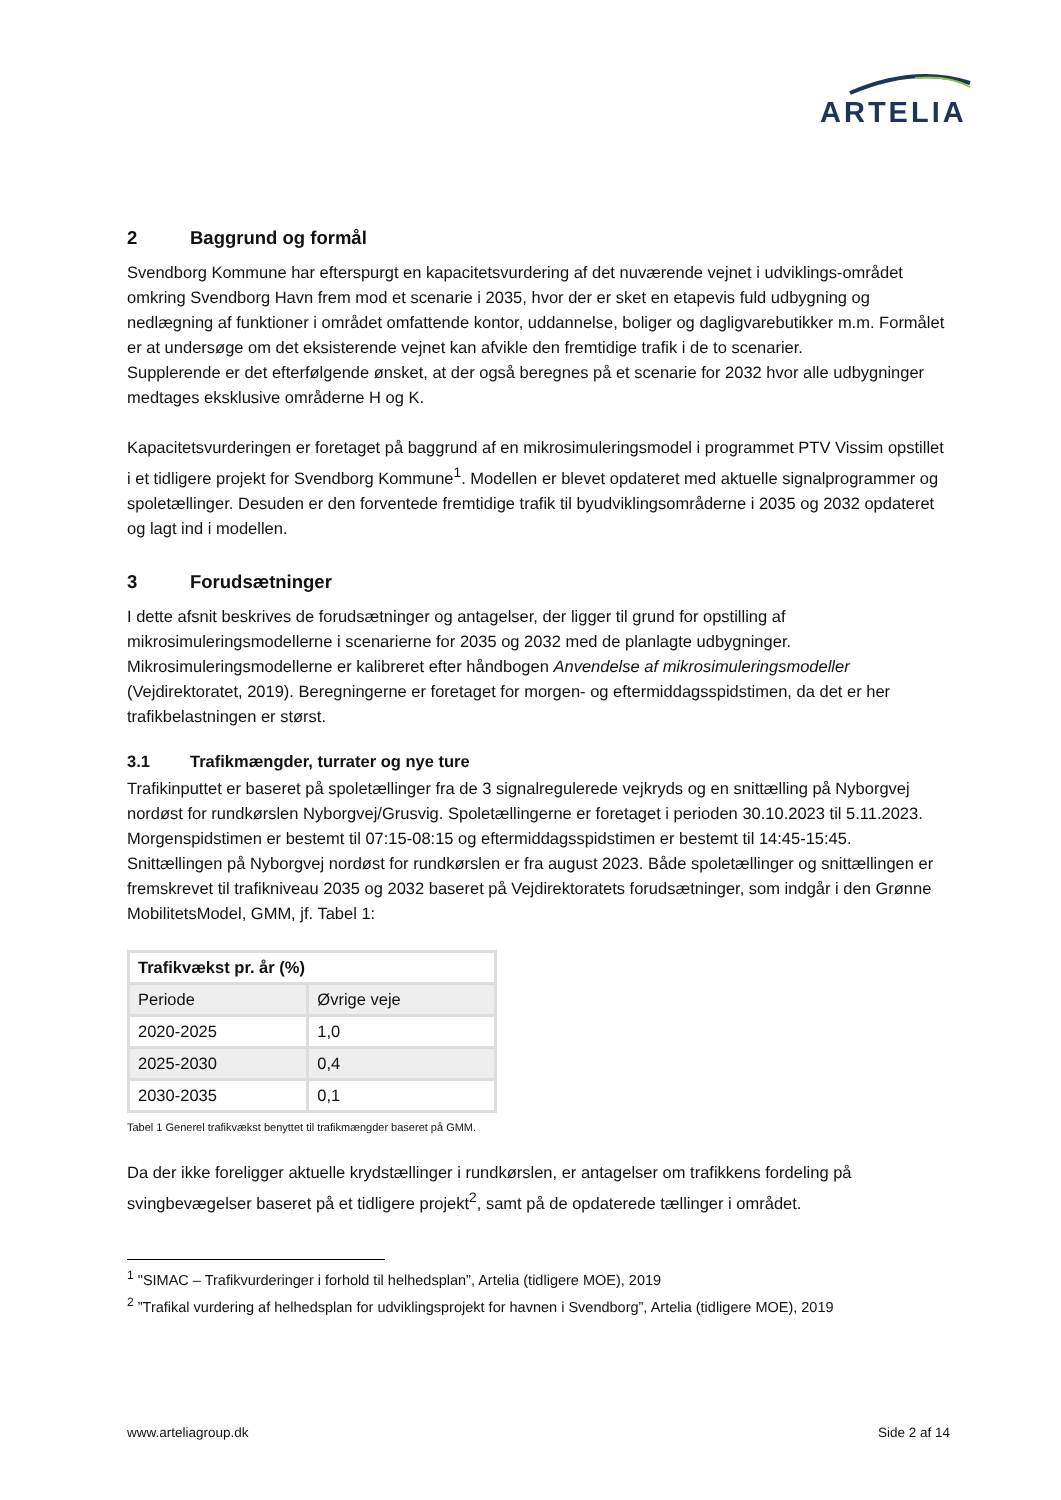ARTELIA
2 Baggrund og formål
Svendborg Kommune har efterspurgt en kapacitetsvurdering af det nuværende vejnet i udviklings-området omkring Svendborg Havn frem mod et scenarie i 2035, hvor der er sket en etapevis fuld udbygning og nedlægning af funktioner i området omfattende kontor, uddannelse, boliger og dagligvarebutikker m.m. Formålet er at undersøge om det eksisterende vejnet kan afvikle den fremtidige trafik i de to scenarier.
Supplerende er det efterfølgende ønsket, at der også beregnes på et scenarie for 2032 hvor alle udbygninger medtages eksklusive områderne H og K.
Kapacitetsvurderingen er foretaget på baggrund af en mikrosimuleringsmodel i programmet PTV Vissim opstillet i et tidligere projekt for Svendborg Kommune<sup>1</sup>. Modellen er blevet opdateret med aktuelle signalprogrammer og spoletællinger. Desuden er den forventede fremtidige trafik til byudviklingsområderne i 2035 og 2032 opdateret og lagt ind i modellen.
3 Forudsætninger
I dette afsnit beskrives de forudsætninger og antagelser, der ligger til grund for opstilling af mikrosimuleringsmodellerne i scenarierne for 2035 og 2032 med de planlagte udbygninger. Mikrosimuleringsmodellerne er kalibreret efter håndbogen Anvendelse af mikrosimuleringsmodeller (Vejdirektoratet, 2019). Beregningerne er foretaget for morgen- og eftermiddagsspidstimen, da det er her trafikbelastningen er størst.
3.1 Trafikmængder, turrater og nye ture
Trafikinputtet er baseret på spoletællinger fra de 3 signalregulerede vejkryds og en snittælling på Nyborgvej nordøst for rundkørslen Nyborgvej/Grusvig. Spoletællingerne er foretaget i perioden 30.10.2023 til 5.11.2023. Morgenspidstimen er bestemt til 07:15-08:15 og eftermiddagsspidstimen er bestemt til 14:45-15:45. Snittællingen på Nyborgvej nordøst for rundkørslen er fra august 2023. Både spoletællinger og snittællingen er fremskrevet til trafikniveau 2035 og 2032 baseret på Vejdirektoratets forudsætninger, som indgår i den Grønne MobilitetsModel, GMM, jf. Tabel 1:
| Trafikvækst pr. år (%) | |
| --- | --- |
| Periode | Øvrige veje |
| 2020-2025 | 1,0 |
| 2025-2030 | 0,4 |
| 2030-2035 | 0,1 |
Tabel 1 Generel trafikvækst benyttet til trafikmængder baseret på GMM.
Da der ikke foreligger aktuelle krydstællinger i rundkørslen, er antagelser om trafikkens fordeling på svingbevægelser baseret på et tidligere projekt<sup>2</sup>, samt på de opdaterede tællinger i området.
<sup>1</sup> "SIMAC – Trafikvurderinger i forhold til helhedsplan”, Artelia (tidligere MOE), 2019
<sup>2</sup> ”Trafikal vurdering af helhedsplan for udviklingsprojekt for havnen i Svendborg”, Artelia (tidligere MOE), 2019
www.arteliagroup.dk Side 2 af 14